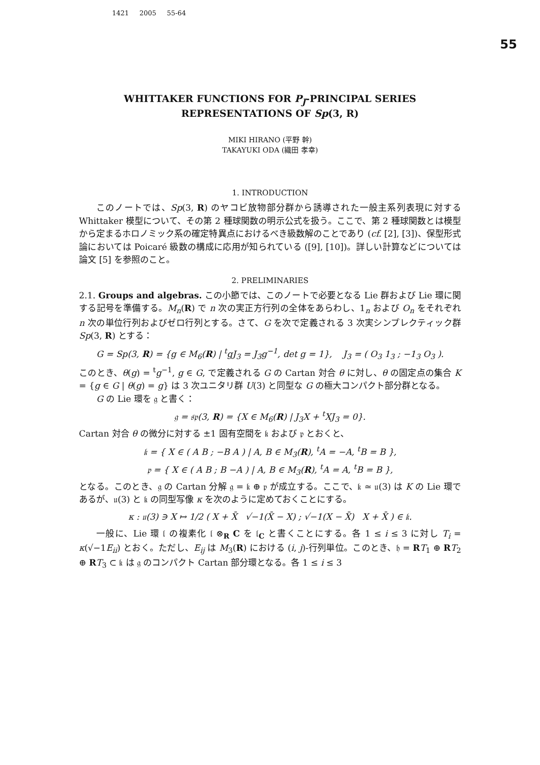1421 2005 55-64
55
WHITTAKER FUNCTIONS FOR P<sub>J</sub>-PRINCIPAL SERIES
REPRESENTATIONS OF Sp(3, R)
MIKI HIRANO (平野 幹)
TAKAYUKI ODA (織田 孝幸)
1. INTRODUCTION
このノートでは、Sp(3, R) のヤコビ放物部分群から誘導された一般主系列表現に対する Whittaker 模型について、その第 2 種球関数の明示公式を扱う。ここで、第 2 種球関数とは模型から定まるホロノミック系の確定特異点におけるべき級数解のことであり (cf. [2], [3])、保型形式論においては Poicaré 級数の構成に応用が知られている ([9], [10])。詳しい計算などについては論文 [5] を参照のこと。
2. PRELIMINARIES
2.1. Groups and algebras. この小節では、このノートで必要となる Lie 群および Lie 環に関する記号を準備する。M<sub>n</sub>(R) で n 次の実正方行列の全体をあらわし、1<sub>n</sub> および O<sub>n</sub> をそれぞれ n 次の単位行列およびゼロ行列とする。さて、G を次で定義される 3 次実シンプレクティック群 Sp(3, R) とする：
G = Sp(3, R) = {g ∈ M<sub>6</sub>(R) | <sup>t</sup>gJ<sub>3</sub> = J<sub>3</sub>g<sup>−1</sup>, det g = 1}, J<sub>3</sub> = ( O<sub>3</sub> 1<sub>3</sub> ; −1<sub>3</sub> O<sub>3</sub> ).
このとき、θ(g) = <sup>t</sup>g<sup>−1</sup>, g ∈ G, で定義される G の Cartan 対合 θ に対し、θ の固定点の集合 K = {g ∈ G | θ(g) = g} は 3 次ユニタリ群 U(3) と同型な G の極大コンパクト部分群となる。
G の Lie 環を 𝔤 と書く：
𝔤 = 𝔰𝔭(3, R) = {X ∈ M<sub>6</sub>(R) | J<sub>3</sub>X + <sup>t</sup>XJ<sub>3</sub> = 0}.
Cartan 対合 θ の微分に対する ±1 固有空間を 𝔨 および 𝔭 とおくと、
𝔨 = { X ∈ ( A B ; −B A ) | A, B ∈ M<sub>3</sub>(R), <sup>t</sup>A = −A, <sup>t</sup>B = B },
𝔭 = { X ∈ ( A B ; B −A ) | A, B ∈ M<sub>3</sub>(R), <sup>t</sup>A = A, <sup>t</sup>B = B },
となる。このとき、𝔤 の Cartan 分解 𝔤 = 𝔨 ⊕ 𝔭 が成立する。ここで、𝔨 ≃ 𝔲(3) は K の Lie 環であるが、𝔲(3) と 𝔨 の同型写像 κ を次のように定めておくことにする。
κ : 𝔲(3) ∋ X ↦ 1/2 ( X + X̄ √−1(X̄ − X) ; √−1(X − X̄) X + X̄ ) ∈ 𝔨.
一般に、Lie 環 𝔩 の複素化 𝔩 ⊗<sub>R</sub> C を 𝔩<sub>C</sub> と書くことにする。各 1 ≤ i ≤ 3 に対し T<sub>i</sub> = κ(√−1E<sub>ii</sub>) とおく。ただし、E<sub>ij</sub> は M<sub>3</sub>(R) における (i, j)-行列単位。このとき、𝔥 = RT<sub>1</sub> ⊕ RT<sub>2</sub> ⊕ RT<sub>3</sub> ⊂ 𝔨 は 𝔤 のコンパクト Cartan 部分環となる。各 1 ≤ i ≤ 3